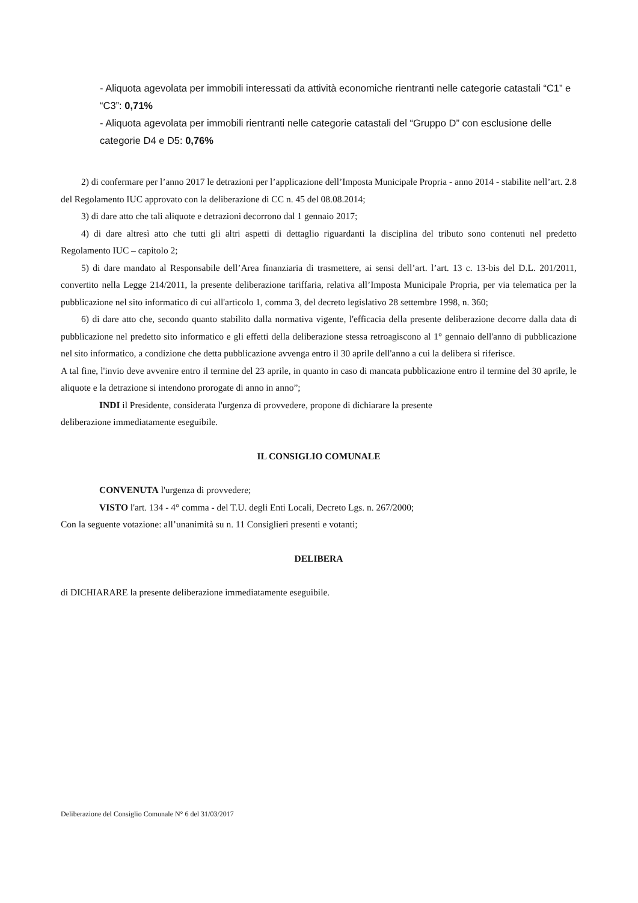- Aliquota agevolata per immobili interessati da attività economiche rientranti nelle categorie catastali “C1” e “C3”: 0,71%
- Aliquota agevolata per immobili rientranti nelle categorie catastali del “Gruppo D” con esclusione delle categorie D4 e D5: 0,76%
2) di confermare per l’anno 2017 le detrazioni per l’applicazione dell’Imposta Municipale Propria - anno 2014 - stabilite nell’art. 2.8 del Regolamento IUC approvato con la deliberazione di CC n. 45 del 08.08.2014;
3) di dare atto che tali aliquote e detrazioni decorrono dal 1 gennaio 2017;
4) di dare altresì atto che tutti gli altri aspetti di dettaglio riguardanti la disciplina del tributo sono contenuti nel predetto Regolamento IUC – capitolo 2;
5) di dare mandato al Responsabile dell’Area finanziaria di trasmettere, ai sensi dell’art. l’art. 13 c. 13-bis del D.L. 201/2011, convertito nella Legge 214/2011, la presente deliberazione tariffaria, relativa all’Imposta Municipale Propria, per via telematica per la pubblicazione nel sito informatico di cui all'articolo 1, comma 3, del decreto legislativo 28 settembre 1998, n. 360;
6) di dare atto che, secondo quanto stabilito dalla normativa vigente, l'efficacia della presente deliberazione decorre dalla data di pubblicazione nel predetto sito informatico e gli effetti della deliberazione stessa retroagiscono al 1° gennaio dell'anno di pubblicazione nel sito informatico, a condizione che detta pubblicazione avvenga entro il 30 aprile dell'anno a cui la delibera si riferisce.
A tal fine, l'invio deve avvenire entro il termine del 23 aprile, in quanto in caso di mancata pubblicazione entro il termine del 30 aprile, le aliquote e la detrazione si intendono prorogate di anno in anno”;
INDI il Presidente, considerata l'urgenza di provvedere, propone di dichiarare la presente
deliberazione immediatamente eseguibile.
IL CONSIGLIO COMUNALE
CONVENUTA l'urgenza di provvedere;
VISTO l'art. 134 - 4° comma - del T.U. degli Enti Locali, Decreto Lgs. n. 267/2000;
Con la seguente votazione: all’unanimità su n. 11 Consiglieri presenti e votanti;
DELIBERA
di DICHIARARE la presente deliberazione immediatamente eseguibile.
Deliberazione del Consiglio Comunale N° 6 del 31/03/2017